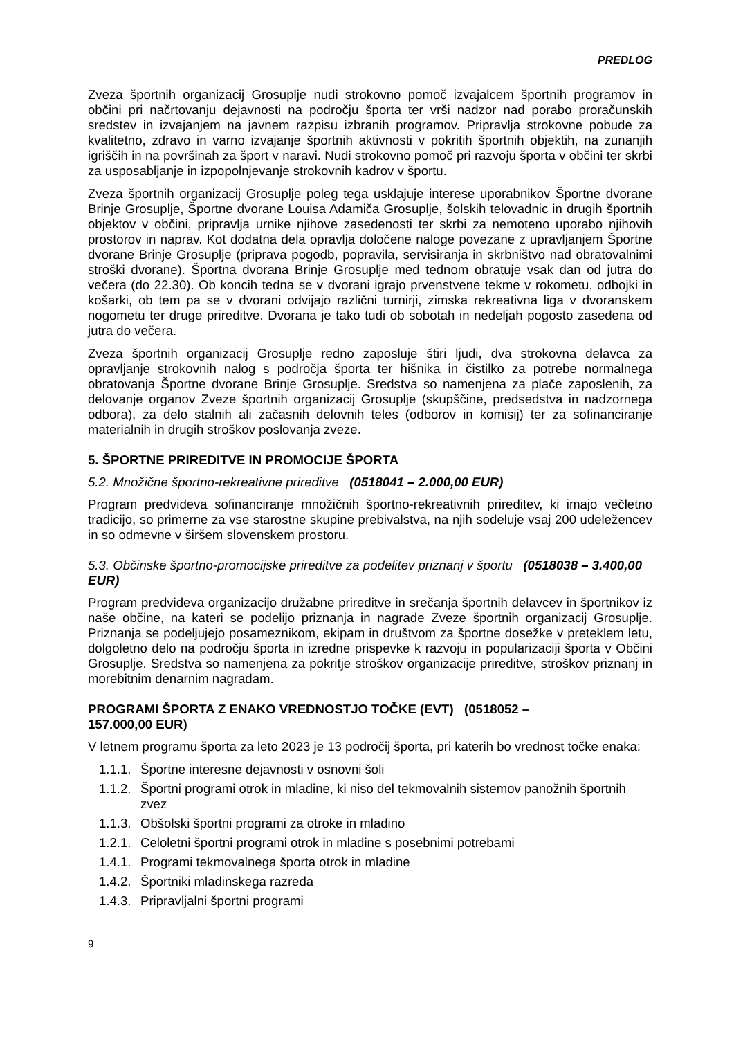PREDLOG
Zveza športnih organizacij Grosuplje nudi strokovno pomoč izvajalcem športnih programov in občini pri načrtovanju dejavnosti na področju športa ter vrši nadzor nad porabo proračunskih sredstev in izvajanjem na javnem razpisu izbranih programov. Pripravlja strokovne pobude za kvalitetno, zdravo in varno izvajanje športnih aktivnosti v pokritih športnih objektih, na zunanjih igriščih in na površinah za šport v naravi. Nudi strokovno pomoč pri razvoju športa v občini ter skrbi za usposabljanje in izpopolnjevanje strokovnih kadrov v športu.
Zveza športnih organizacij Grosuplje poleg tega usklajuje interese uporabnikov Športne dvorane Brinje Grosuplje, Športne dvorane Louisa Adamiča Grosuplje, šolskih telovadnic in drugih športnih objektov v občini, pripravlja urnike njihove zasedenosti ter skrbi za nemoteno uporabo njihovih prostorov in naprav. Kot dodatna dela opravlja določene naloge povezane z upravljanjem Športne dvorane Brinje Grosuplje (priprava pogodb, popravila, servisiranja in skrbništvo nad obratovalnimi stroški dvorane). Športna dvorana Brinje Grosuplje med tednom obratuje vsak dan od jutra do večera (do 22.30). Ob koncih tedna se v dvorani igrajo prvenstvene tekme v rokometu, odbojki in košarki, ob tem pa se v dvorani odvijajo različni turnirji, zimska rekreativna liga v dvoranskem nogometu ter druge prireditve. Dvorana je tako tudi ob sobotah in nedeljah pogosto zasedena od jutra do večera.
Zveza športnih organizacij Grosuplje redno zaposluje štiri ljudi, dva strokovna delavca za opravljanje strokovnih nalog s področja športa ter hišnika in čistilko za potrebe normalnega obratovanja Športne dvorane Brinje Grosuplje. Sredstva so namenjena za plače zaposlenih, za delovanje organov Zveze športnih organizacij Grosuplje (skupščine, predsedstva in nadzornega odbora), za delo stalnih ali začasnih delovnih teles (odborov in komisij) ter za sofinanciranje materialnih in drugih stroškov poslovanja zveze.
5. ŠPORTNE PRIREDITVE IN PROMOCIJE ŠPORTA
5.2. Množične športno-rekreativne prireditve (0518041 – 2.000,00 EUR)
Program predvideva sofinanciranje množičnih športno-rekreativnih prireditev, ki imajo večletno tradicijo, so primerne za vse starostne skupine prebivalstva, na njih sodeluje vsaj 200 udeležencev in so odmevne v širšem slovenskem prostoru.
5.3. Občinske športno-promocijske prireditve za podelitev priznanj v športu (0518038 – 3.400,00 EUR)
Program predvideva organizacijo družabne prireditve in srečanja športnih delavcev in športnikov iz naše občine, na kateri se podelijo priznanja in nagrade Zveze športnih organizacij Grosuplje. Priznanja se podeljujejo posameznikom, ekipam in društvom za športne dosežke v preteklem letu, dolgoletno delo na področju športa in izredne prispevke k razvoju in popularizaciji športa v Občini Grosuplje. Sredstva so namenjena za pokritje stroškov organizacije prireditve, stroškov priznanj in morebitnim denarnim nagradam.
PROGRAMI ŠPORTA Z ENAKO VREDNOSTJO TOČKE (EVT) (0518052 –
157.000,00 EUR)
V letnem programu športa za leto 2023 je 13 področij športa, pri katerih bo vrednost točke enaka:
1.1.1. Športne interesne dejavnosti v osnovni šoli
1.1.2. Športni programi otrok in mladine, ki niso del tekmovalnih sistemov panožnih športnih zvez
1.1.3. Obšolski športni programi za otroke in mladino
1.2.1. Celoletni športni programi otrok in mladine s posebnimi potrebami
1.4.1. Programi tekmovalnega športa otrok in mladine
1.4.2. Športniki mladinskega razreda
1.4.3. Pripravljalni športni programi
9